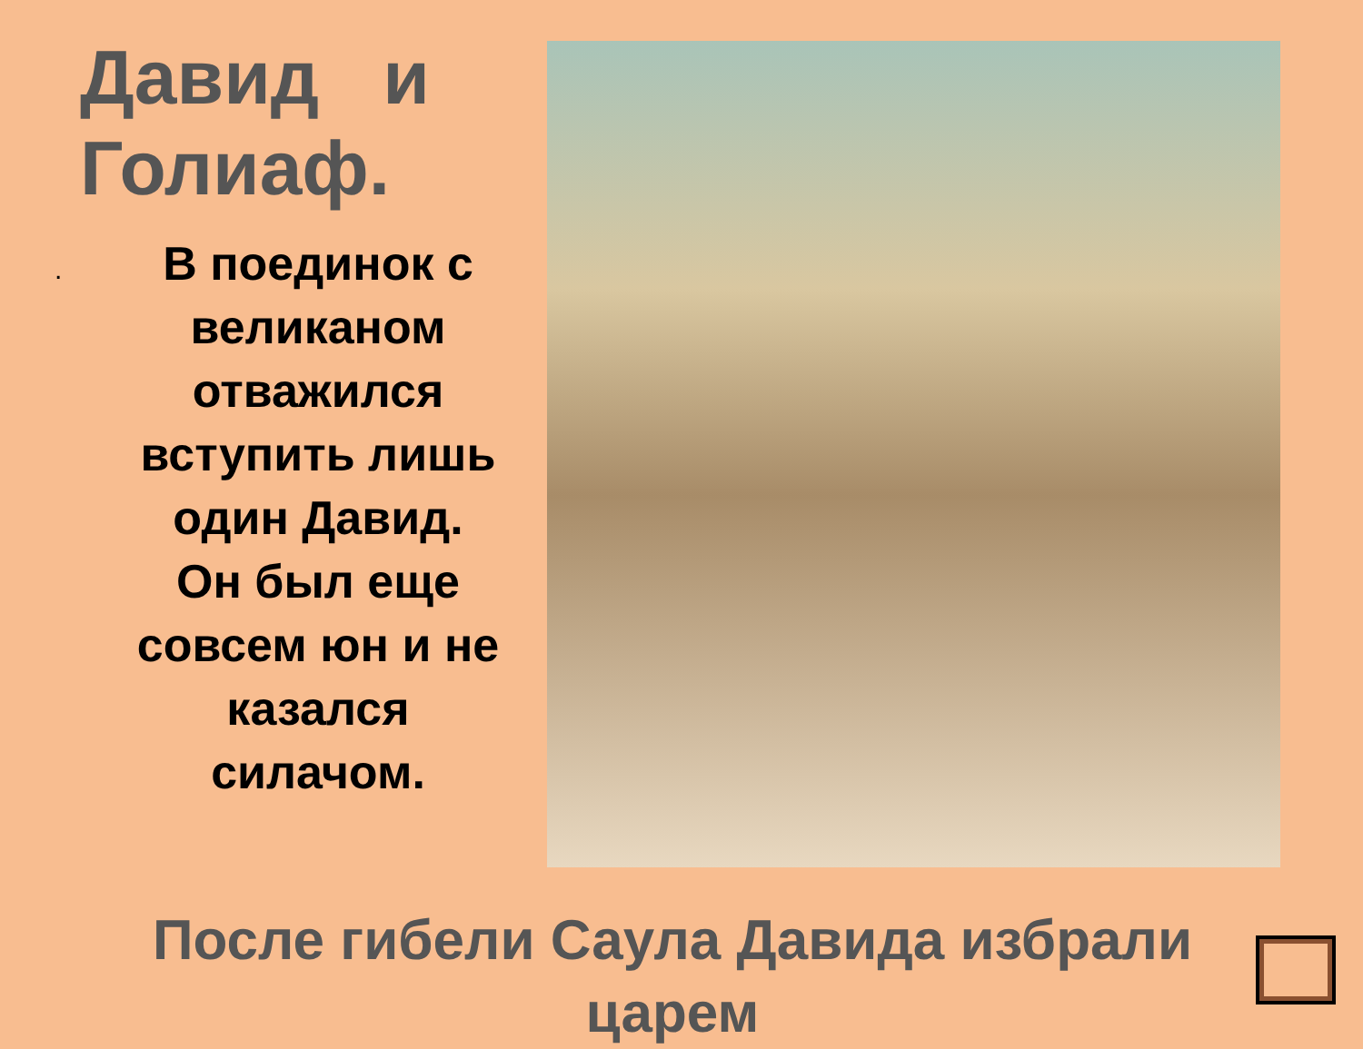Давид и
Голиаф.
.
В поединок с великаном отважился вступить лишь один Давид.
Он был еще совсем юн и не казался силачом.
После гибели Саула Давида избрали царем